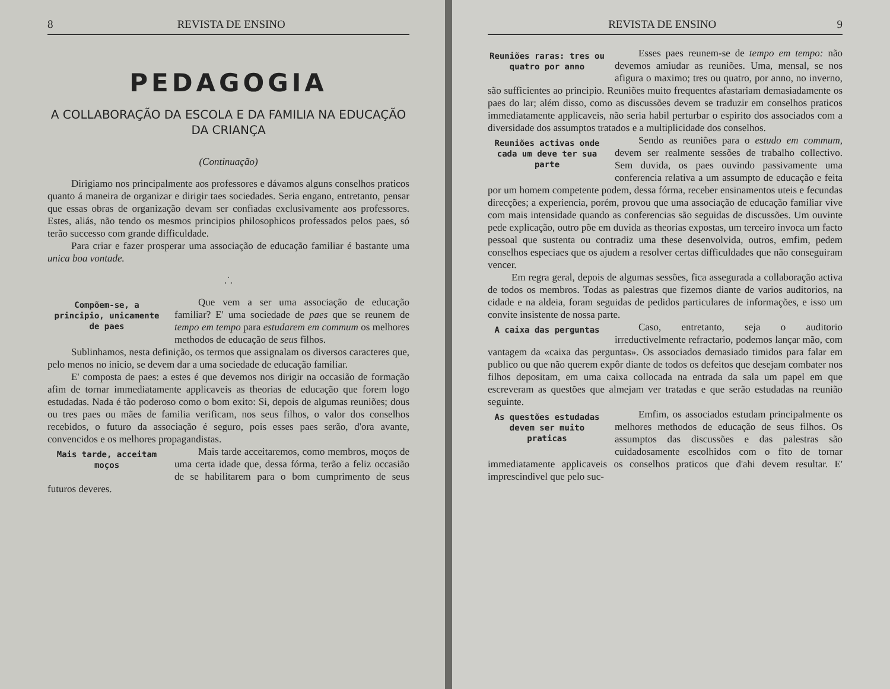8 REVISTA DE ENSINO
PEDAGOGIA
A COLLABORAÇÃO DA ESCOLA E DA FAMILIA NA EDUCAÇÃO DA CRIANÇA
(Continuação)
Dirigiamo nos principalmente aos professores e dávamos alguns conselhos praticos quanto á maneira de organizar e dirigir taes sociedades. Seria engano, entretanto, pensar que essas obras de organização devam ser confiadas exclusivamente aos professores. Estes, aliás, não tendo os mesmos principios philosophicos professados pelos paes, só terão successo com grande difficuldade.
Para criar e fazer prosperar uma associação de educação familiar é bastante uma unica boa vontade.
.˙.
Compõem-se, a principio, unicamente de paes
Que vem a ser uma associação de educação familiar? E' uma sociedade de paes que se reunem de tempo em tempo para estudarem em commum os melhores methodos de educação de seus filhos.
Sublinhamos, nesta definição, os termos que assignalam os diversos caracteres que, pelo menos no inicio, se devem dar a uma sociedade de educação familiar.
E' composta de paes: a estes é que devemos nos dirigir na occasião de formação afim de tornar immediatamente applicaveis as theorias de educação que forem logo estudadas. Nada é tão poderoso como o bom exito: Si, depois de algumas reuniões; dous ou tres paes ou mães de familia verificam, nos seus filhos, o valor dos conselhos recebidos, o futuro da associação é seguro, pois esses paes serão, d'ora avante, convencidos e os melhores propagandistas.
Mais tarde, acceitam moços
Mais tarde acceitaremos, como membros, moços de uma certa idade que, dessa fórma, terão a feliz occasião de se habilitarem para o bom cumprimento de seus futuros deveres.
REVISTA DE ENSINO 9
Reuniões raras: tres ou quatro por anno
Esses paes reunem-se de tempo em tempo: não devemos amiudar as reuniões. Uma, mensal, se nos afigura o maximo; tres ou quatro, por anno, no inverno, são sufficientes ao principio. Reuniões muito frequentes afastariam demasiadamente os paes do lar; além disso, como as discussões devem se traduzir em conselhos praticos immediatamente applicaveis, não seria habil perturbar o espirito dos associados com a diversidade dos assumptos tratados e a multiplicidade dos conselhos.
Reuniões activas onde cada um deve ter sua parte
Sendo as reuniões para o estudo em commum, devem ser realmente sessões de trabalho collectivo. Sem duvida, os paes ouvindo passivamente uma conferencia relativa a um assumpto de educação e feita por um homem competente podem, dessa fórma, receber ensinamentos uteis e fecundas direcções; a experiencia, porém, provou que uma associação de educação familiar vive com mais intensidade quando as conferencias são seguidas de discussões. Um ouvinte pede explicação, outro põe em duvida as theorias expostas, um terceiro invoca um facto pessoal que sustenta ou contradiz uma these desenvolvida, outros, emfim, pedem conselhos especiaes que os ajudem a resolver certas difficuldades que não conseguiram vencer.
Em regra geral, depois de algumas sessões, fica assegurada a collaboração activa de todos os membros. Todas as palestras que fizemos diante de varios auditorios, na cidade e na aldeia, foram seguidas de pedidos particulares de informações, e isso um convite insistente de nossa parte.
A caixa das perguntas
Caso, entretanto, seja o auditorio irreductivelmente refractario, podemos lançar mão, com vantagem da «caixa das perguntas». Os associados demasiado timidos para falar em publico ou que não querem expôr diante de todos os defeitos que desejam combater nos filhos depositam, em uma caixa collocada na entrada da sala um papel em que escreveram as questões que almejam ver tratadas e que serão estudadas na reunião seguinte.
As questões estudadas devem ser muito praticas
Emfim, os associados estudam principalmente os melhores methodos de educação de seus filhos. Os assumptos das discussões e das palestras são cuidadosamente escolhidos com o fito de tornar immediatamente applicaveis os conselhos praticos que d'ahi devem resultar. E' imprescindivel que pelo suc-